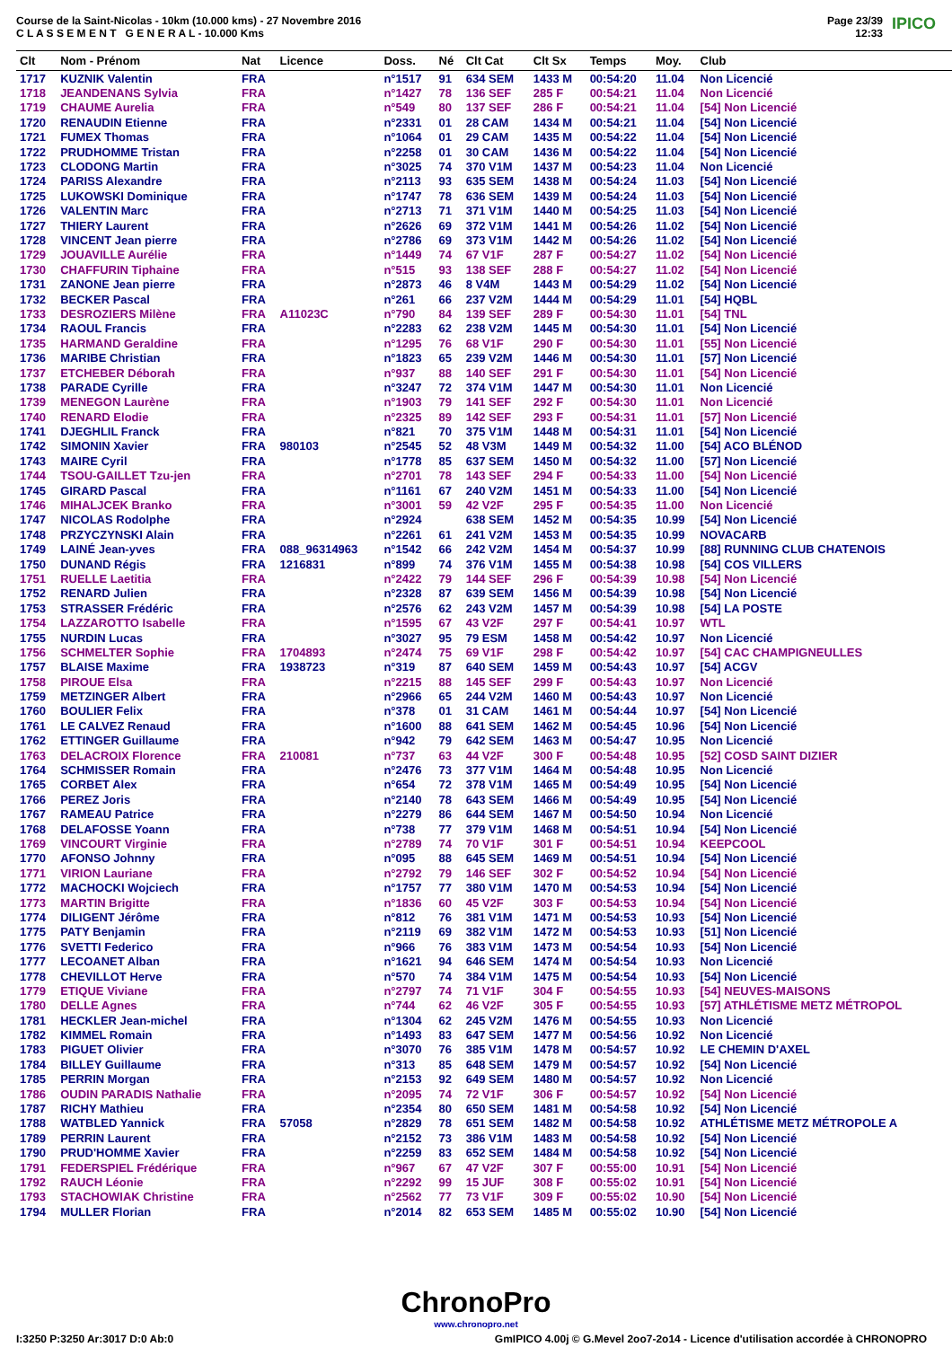Course de la Saint-Nicolas - 10km (10.000 kms) - 27 Novembre 2016
C L A S S E M E N T G E N E R A L - 10.000 Kms
Page 23/39
12:33
IPICO
| Clt | Nom - Prénom | Nat | Licence | Doss. | Né | Clt Cat | Clt Sx | Temps | Moy. | Club |
| --- | --- | --- | --- | --- | --- | --- | --- | --- | --- | --- |
| 1717 | KUZNIK Valentin | FRA | | n°1517 | 91 | 634 SEM | 1433 M | 00:54:20 | 11.04 | Non Licencié |
| 1718 | JEANDENANS Sylvia | FRA | | n°1427 | 78 | 136 SEF | 285 F | 00:54:21 | 11.04 | Non Licencié |
| 1719 | CHAUME Aurelia | FRA | | n°549 | 80 | 137 SEF | 286 F | 00:54:21 | 11.04 | [54] Non Licencié |
| 1720 | RENAUDIN Etienne | FRA | | n°2331 | 01 | 28 CAM | 1434 M | 00:54:21 | 11.04 | [54] Non Licencié |
| 1721 | FUMEX Thomas | FRA | | n°1064 | 01 | 29 CAM | 1435 M | 00:54:22 | 11.04 | [54] Non Licencié |
| 1722 | PRUDHOMME Tristan | FRA | | n°2258 | 01 | 30 CAM | 1436 M | 00:54:22 | 11.04 | [54] Non Licencié |
| 1723 | CLODONG Martin | FRA | | n°3025 | 74 | 370 V1M | 1437 M | 00:54:23 | 11.04 | Non Licencié |
| 1724 | PARISS Alexandre | FRA | | n°2113 | 93 | 635 SEM | 1438 M | 00:54:24 | 11.03 | [54] Non Licencié |
| 1725 | LUKOWSKI Dominique | FRA | | n°1747 | 78 | 636 SEM | 1439 M | 00:54:24 | 11.03 | [54] Non Licencié |
| 1726 | VALENTIN Marc | FRA | | n°2713 | 71 | 371 V1M | 1440 M | 00:54:25 | 11.03 | [54] Non Licencié |
| 1727 | THIERY Laurent | FRA | | n°2626 | 69 | 372 V1M | 1441 M | 00:54:26 | 11.02 | [54] Non Licencié |
| 1728 | VINCENT Jean pierre | FRA | | n°2786 | 69 | 373 V1M | 1442 M | 00:54:26 | 11.02 | [54] Non Licencié |
| 1729 | JOUAVILLE Aurélie | FRA | | n°1449 | 74 | 67 V1F | 287 F | 00:54:27 | 11.02 | [54] Non Licencié |
| 1730 | CHAFFURIN Tiphaine | FRA | | n°515 | 93 | 138 SEF | 288 F | 00:54:27 | 11.02 | [54] Non Licencié |
| 1731 | ZANONE Jean pierre | FRA | | n°2873 | 46 | 8 V4M | 1443 M | 00:54:29 | 11.02 | [54] Non Licencié |
| 1732 | BECKER Pascal | FRA | | n°261 | 66 | 237 V2M | 1444 M | 00:54:29 | 11.01 | [54] HQBL |
| 1733 | DESROZIERS Milène | FRA | A11023C | n°790 | 84 | 139 SEF | 289 F | 00:54:30 | 11.01 | [54] TNL |
| 1734 | RAOUL Francis | FRA | | n°2283 | 62 | 238 V2M | 1445 M | 00:54:30 | 11.01 | [54] Non Licencié |
| 1735 | HARMAND Geraldine | FRA | | n°1295 | 76 | 68 V1F | 290 F | 00:54:30 | 11.01 | [55] Non Licencié |
| 1736 | MARIBE Christian | FRA | | n°1823 | 65 | 239 V2M | 1446 M | 00:54:30 | 11.01 | [57] Non Licencié |
| 1737 | ETCHEBER Déborah | FRA | | n°937 | 88 | 140 SEF | 291 F | 00:54:30 | 11.01 | [54] Non Licencié |
| 1738 | PARADE Cyrille | FRA | | n°3247 | 72 | 374 V1M | 1447 M | 00:54:30 | 11.01 | Non Licencié |
| 1739 | MENEGON Laurène | FRA | | n°1903 | 79 | 141 SEF | 292 F | 00:54:30 | 11.01 | Non Licencié |
| 1740 | RENARD Elodie | FRA | | n°2325 | 89 | 142 SEF | 293 F | 00:54:31 | 11.01 | [57] Non Licencié |
| 1741 | DJEGHLIL Franck | FRA | | n°821 | 70 | 375 V1M | 1448 M | 00:54:31 | 11.01 | [54] Non Licencié |
| 1742 | SIMONIN Xavier | FRA | 980103 | n°2545 | 52 | 48 V3M | 1449 M | 00:54:32 | 11.00 | [54] ACO BLÉNOD |
| 1743 | MAIRE Cyril | FRA | | n°1778 | 85 | 637 SEM | 1450 M | 00:54:32 | 11.00 | [57] Non Licencié |
| 1744 | TSOU-GAILLET Tzu-jen | FRA | | n°2701 | 78 | 143 SEF | 294 F | 00:54:33 | 11.00 | [54] Non Licencié |
| 1745 | GIRARD Pascal | FRA | | n°1161 | 67 | 240 V2M | 1451 M | 00:54:33 | 11.00 | [54] Non Licencié |
| 1746 | MIHALJCEK Branko | FRA | | n°3001 | 59 | 42 V2F | 295 F | 00:54:35 | 11.00 | Non Licencié |
| 1747 | NICOLAS Rodolphe | FRA | | n°2924 | | 638 SEM | 1452 M | 00:54:35 | 10.99 | [54] Non Licencié |
| 1748 | PRZYCZYNSKI Alain | FRA | | n°2261 | 61 | 241 V2M | 1453 M | 00:54:35 | 10.99 | NOVACARB |
| 1749 | LAINÉ Jean-yves | FRA | 088_96314963 | n°1542 | 66 | 242 V2M | 1454 M | 00:54:37 | 10.99 | [88] RUNNING CLUB CHATENOIS |
| 1750 | DUNAND Régis | FRA | 1216831 | n°899 | 74 | 376 V1M | 1455 M | 00:54:38 | 10.98 | [54] COS VILLERS |
| 1751 | RUELLE Laetitia | FRA | | n°2422 | 79 | 144 SEF | 296 F | 00:54:39 | 10.98 | [54] Non Licencié |
| 1752 | RENARD Julien | FRA | | n°2328 | 87 | 639 SEM | 1456 M | 00:54:39 | 10.98 | [54] Non Licencié |
| 1753 | STRASSER Frédéric | FRA | | n°2576 | 62 | 243 V2M | 1457 M | 00:54:39 | 10.98 | [54] LA POSTE |
| 1754 | LAZZAROTTO Isabelle | FRA | | n°1595 | 67 | 43 V2F | 297 F | 00:54:41 | 10.97 | WTL |
| 1755 | NURDIN Lucas | FRA | | n°3027 | 95 | 79 ESM | 1458 M | 00:54:42 | 10.97 | Non Licencié |
| 1756 | SCHMELTER Sophie | FRA | 1704893 | n°2474 | 75 | 69 V1F | 298 F | 00:54:42 | 10.97 | [54] CAC CHAMPIGNEULLES |
| 1757 | BLAISE Maxime | FRA | 1938723 | n°319 | 87 | 640 SEM | 1459 M | 00:54:43 | 10.97 | [54] ACGV |
| 1758 | PIROUE Elsa | FRA | | n°2215 | 88 | 145 SEF | 299 F | 00:54:43 | 10.97 | Non Licencié |
| 1759 | METZINGER Albert | FRA | | n°2966 | 65 | 244 V2M | 1460 M | 00:54:43 | 10.97 | Non Licencié |
| 1760 | BOULIER Felix | FRA | | n°378 | 01 | 31 CAM | 1461 M | 00:54:44 | 10.97 | [54] Non Licencié |
| 1761 | LE CALVEZ Renaud | FRA | | n°1600 | 88 | 641 SEM | 1462 M | 00:54:45 | 10.96 | [54] Non Licencié |
| 1762 | ETTINGER Guillaume | FRA | | n°942 | 79 | 642 SEM | 1463 M | 00:54:47 | 10.95 | Non Licencié |
| 1763 | DELACROIX Florence | FRA | 210081 | n°737 | 63 | 44 V2F | 300 F | 00:54:48 | 10.95 | [52] COSD SAINT DIZIER |
| 1764 | SCHMISSER Romain | FRA | | n°2476 | 73 | 377 V1M | 1464 M | 00:54:48 | 10.95 | Non Licencié |
| 1765 | CORBET Alex | FRA | | n°654 | 72 | 378 V1M | 1465 M | 00:54:49 | 10.95 | [54] Non Licencié |
| 1766 | PEREZ Joris | FRA | | n°2140 | 78 | 643 SEM | 1466 M | 00:54:49 | 10.95 | [54] Non Licencié |
| 1767 | RAMEAU Patrice | FRA | | n°2279 | 86 | 644 SEM | 1467 M | 00:54:50 | 10.94 | Non Licencié |
| 1768 | DELAFOSSE Yoann | FRA | | n°738 | 77 | 379 V1M | 1468 M | 00:54:51 | 10.94 | [54] Non Licencié |
| 1769 | VINCOURT Virginie | FRA | | n°2789 | 74 | 70 V1F | 301 F | 00:54:51 | 10.94 | KEEPCOOL |
| 1770 | AFONSO Johnny | FRA | | n°095 | 88 | 645 SEM | 1469 M | 00:54:51 | 10.94 | [54] Non Licencié |
| 1771 | VIRION Lauriane | FRA | | n°2792 | 79 | 146 SEF | 302 F | 00:54:52 | 10.94 | [54] Non Licencié |
| 1772 | MACHOCKI Wojciech | FRA | | n°1757 | 77 | 380 V1M | 1470 M | 00:54:53 | 10.94 | [54] Non Licencié |
| 1773 | MARTIN Brigitte | FRA | | n°1836 | 60 | 45 V2F | 303 F | 00:54:53 | 10.94 | [54] Non Licencié |
| 1774 | DILIGENT Jérôme | FRA | | n°812 | 76 | 381 V1M | 1471 M | 00:54:53 | 10.93 | [54] Non Licencié |
| 1775 | PATY Benjamin | FRA | | n°2119 | 69 | 382 V1M | 1472 M | 00:54:53 | 10.93 | [51] Non Licencié |
| 1776 | SVETTI Federico | FRA | | n°966 | 76 | 383 V1M | 1473 M | 00:54:54 | 10.93 | [54] Non Licencié |
| 1777 | LECOANET Alban | FRA | | n°1621 | 94 | 646 SEM | 1474 M | 00:54:54 | 10.93 | Non Licencié |
| 1778 | CHEVILLOT Herve | FRA | | n°570 | 74 | 384 V1M | 1475 M | 00:54:54 | 10.93 | [54] Non Licencié |
| 1779 | ETIQUE Viviane | FRA | | n°2797 | 74 | 71 V1F | 304 F | 00:54:55 | 10.93 | [54] NEUVES-MAISONS |
| 1780 | DELLE Agnes | FRA | | n°744 | 62 | 46 V2F | 305 F | 00:54:55 | 10.93 | [57] ATHLÉTISME METZ MÉTROPOL |
| 1781 | HECKLER Jean-michel | FRA | | n°1304 | 62 | 245 V2M | 1476 M | 00:54:55 | 10.93 | Non Licencié |
| 1782 | KIMMEL Romain | FRA | | n°1493 | 83 | 647 SEM | 1477 M | 00:54:56 | 10.92 | Non Licencié |
| 1783 | PIGUET Olivier | FRA | | n°3070 | 76 | 385 V1M | 1478 M | 00:54:57 | 10.92 | LE CHEMIN D'AXEL |
| 1784 | BILLEY Guillaume | FRA | | n°313 | 85 | 648 SEM | 1479 M | 00:54:57 | 10.92 | [54] Non Licencié |
| 1785 | PERRIN Morgan | FRA | | n°2153 | 92 | 649 SEM | 1480 M | 00:54:57 | 10.92 | Non Licencié |
| 1786 | OUDIN PARADIS Nathalie | FRA | | n°2095 | 74 | 72 V1F | 306 F | 00:54:57 | 10.92 | [54] Non Licencié |
| 1787 | RICHY Mathieu | FRA | | n°2354 | 80 | 650 SEM | 1481 M | 00:54:58 | 10.92 | [54] Non Licencié |
| 1788 | WATBLED Yannick | FRA | 57058 | n°2829 | 78 | 651 SEM | 1482 M | 00:54:58 | 10.92 | ATHLÉTISME METZ MÉTROPOLE A |
| 1789 | PERRIN Laurent | FRA | | n°2152 | 73 | 386 V1M | 1483 M | 00:54:58 | 10.92 | [54] Non Licencié |
| 1790 | PRUD'HOMME Xavier | FRA | | n°2259 | 83 | 652 SEM | 1484 M | 00:54:58 | 10.92 | [54] Non Licencié |
| 1791 | FEDERSPIEL Frédérique | FRA | | n°967 | 67 | 47 V2F | 307 F | 00:55:00 | 10.91 | [54] Non Licencié |
| 1792 | RAUCH Léonie | FRA | | n°2292 | 99 | 15 JUF | 308 F | 00:55:02 | 10.91 | [54] Non Licencié |
| 1793 | STACHOWIAK Christine | FRA | | n°2562 | 77 | 73 V1F | 309 F | 00:55:02 | 10.90 | [54] Non Licencié |
| 1794 | MULLER Florian | FRA | | n°2014 | 82 | 653 SEM | 1485 M | 00:55:02 | 10.90 | [54] Non Licencié |
ChronoPro
www.chronopro.net
I:3250 P:3250 Ar:3017 D:0 Ab:0 GmIPICO 4.00j © G.Mevel 2oo7-2o14 - Licence d'utilisation accordée à CHRONOPRO